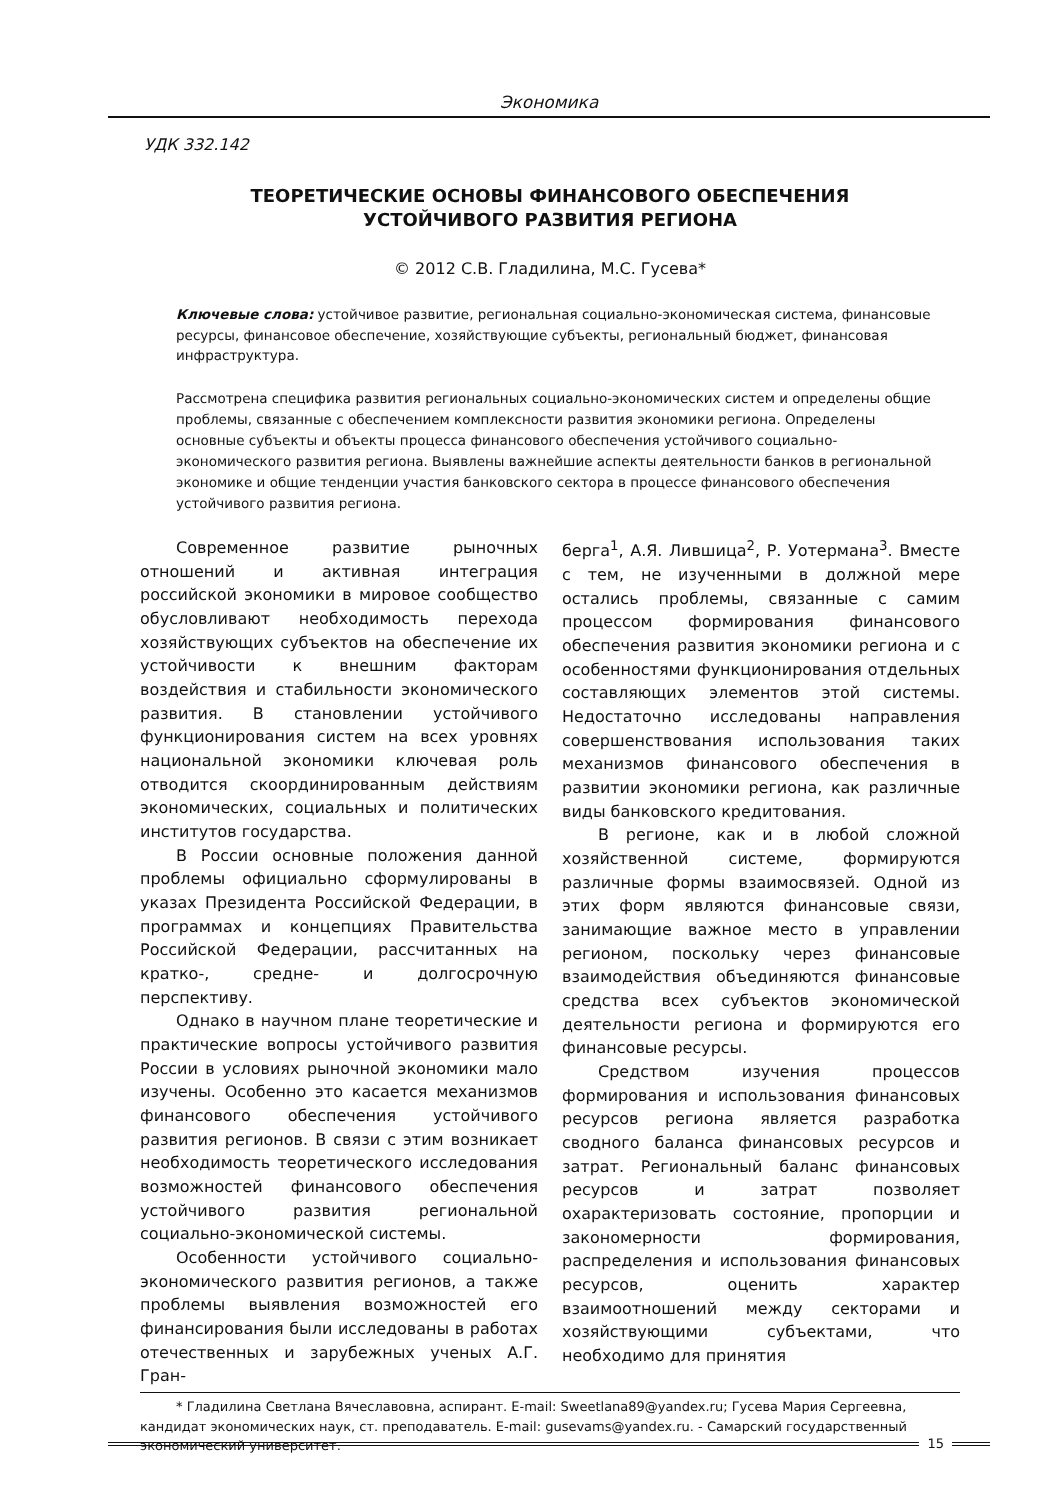Экономика
УДК 332.142
ТЕОРЕТИЧЕСКИЕ ОСНОВЫ ФИНАНСОВОГО ОБЕСПЕЧЕНИЯ
УСТОЙЧИВОГО РАЗВИТИЯ РЕГИОНА
© 2012 С.В. Гладилина, М.С. Гусева*
Ключевые слова: устойчивое развитие, региональная социально-экономическая система, финансовые ресурсы, финансовое обеспечение, хозяйствующие субъекты, региональный бюджет, финансовая инфраструктура.
Рассмотрена специфика развития региональных социально-экономических систем и определены общие проблемы, связанные с обеспечением комплексности развития экономики региона. Определены основные субъекты и объекты процесса финансового обеспечения устойчивого социально-экономического развития региона. Выявлены важнейшие аспекты деятельности банков в региональной экономике и общие тенденции участия банковского сектора в процессе финансового обеспечения устойчивого развития региона.
Современное развитие рыночных отношений и активная интеграция российской экономики в мировое сообщество обусловливают необходимость перехода хозяйствующих субъектов на обеспечение их устойчивости к внешним факторам воздействия и стабильности экономического развития. В становлении устойчивого функционирования систем на всех уровнях национальной экономики ключевая роль отводится скоординированным действиям экономических, социальных и политических институтов государства.
В России основные положения данной проблемы официально сформулированы в указах Президента Российской Федерации, в программах и концепциях Правительства Российской Федерации, рассчитанных на кратко-, средне- и долгосрочную перспективу.
Однако в научном плане теоретические и практические вопросы устойчивого развития России в условиях рыночной экономики мало изучены. Особенно это касается механизмов финансового обеспечения устойчивого развития регионов. В связи с этим возникает необходимость теоретического исследования возможностей финансового обеспечения устойчивого развития региональной социально-экономической системы.
Особенности устойчивого социально-экономического развития регионов, а также проблемы выявления возможностей его финансирования были исследованы в работах отечественных и зарубежных ученых А.Г. Гран-
берга<sup>1</sup>, А.Я. Лившица<sup>2</sup>, Р. Уотермана<sup>3</sup>. Вместе с тем, не изученными в должной мере остались проблемы, связанные с самим процессом формирования финансового обеспечения развития экономики региона и с особенностями функционирования отдельных составляющих элементов этой системы. Недостаточно исследованы направления совершенствования использования таких механизмов финансового обеспечения в развитии экономики региона, как различные виды банковского кредитования.
В регионе, как и в любой сложной хозяйственной системе, формируются различные формы взаимосвязей. Одной из этих форм являются финансовые связи, занимающие важное место в управлении регионом, поскольку через финансовые взаимодействия объединяются финансовые средства всех субъектов экономической деятельности региона и формируются его финансовые ресурсы.
Средством изучения процессов формирования и использования финансовых ресурсов региона является разработка сводного баланса финансовых ресурсов и затрат. Региональный баланс финансовых ресурсов и затрат позволяет охарактеризовать состояние, пропорции и закономерности формирования, распределения и использования финансовых ресурсов, оценить характер взаимоотношений между секторами и хозяйствующими субъектами, что необходимо для принятия
* Гладилина Светлана Вячеславовна, аспирант. E-mail: Sweetlana89@yandex.ru; Гусева Мария Сергеевна, кандидат экономических наук, ст. преподаватель. E-mail: gusevams@yandex.ru. - Самарский государственный экономический университет.
15